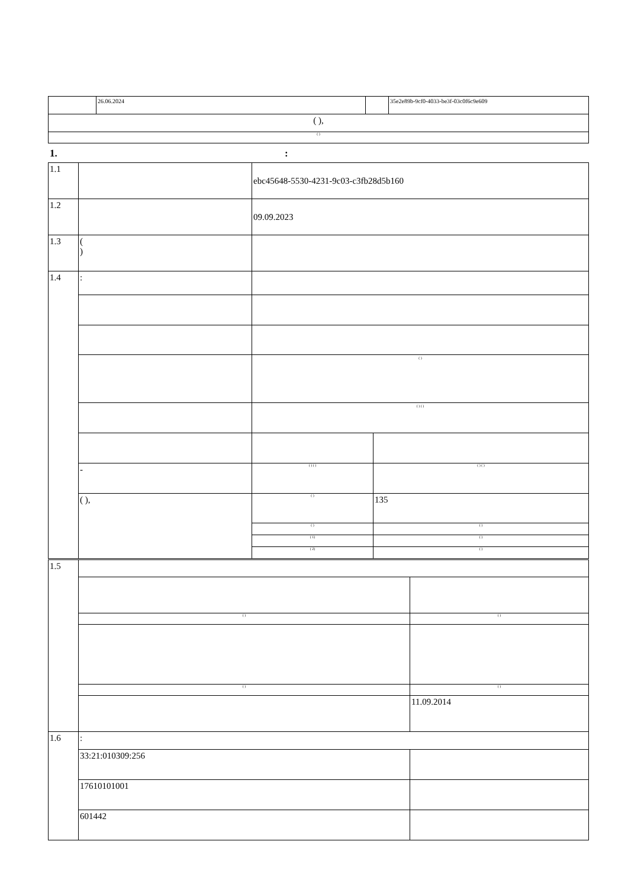| | 26.06.2024 | | 35e2e89b-9cf0-4033-be3f-03c0f6c9e609 |
| ( ), | | | |
| ( ) | | | |
1. :
| 1.1 | | ebc45648-5530-4231-9c03-c3fb28d5b160 | |
| 1.2 | | 09.09.2023 | |
| 1.3 | ( ) | | |
| 1.4 | : | | |
| | | ( ) | |
| | | ( ) ( ) | |
| | - | ( ) ( ) | ( ) ( ) |
| | ( ), | ( ) | 135 |
| | | ( ) | ( ) |
| | | ( 1) | ( ) |
| | | ( 2) | ( ) |
| 1.5 | | |
| | ( ) | ( ) |
| | ( ) | ( ) |
| | | 11.09.2014 |
| 1.6 | : | |
| | 33:21:010309:256 | |
| | 17610101001 | |
| | 601442 | |